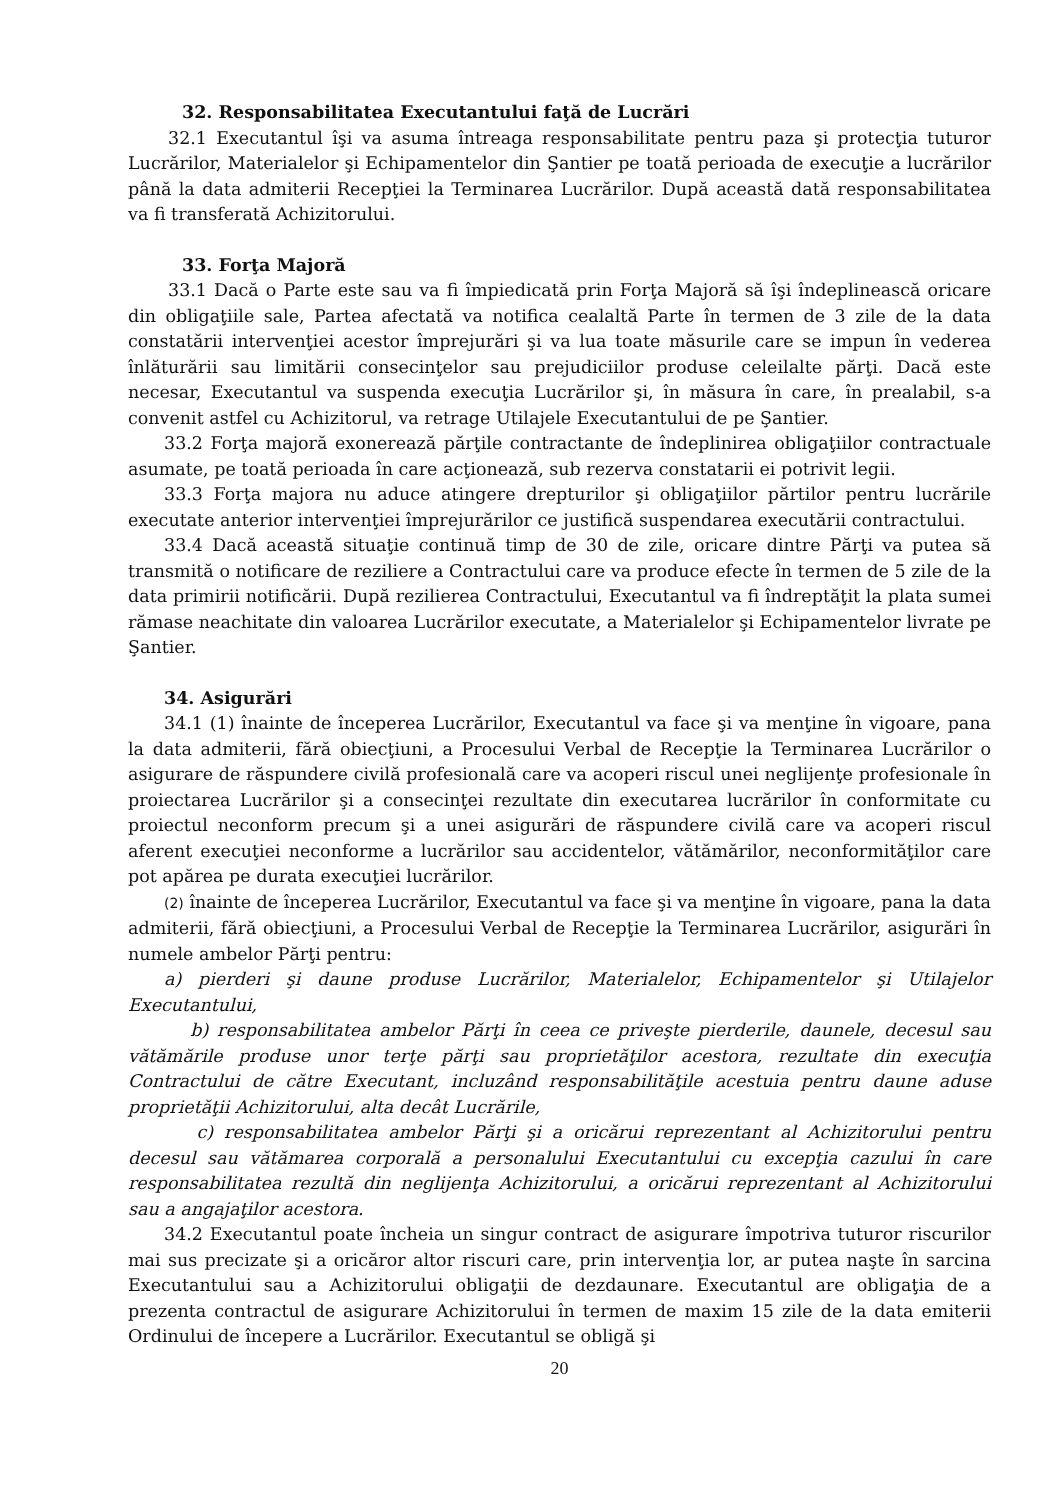32. Responsabilitatea Executantului faţă de Lucrări
32.1 Executantul îşi va asuma întreaga responsabilitate pentru paza şi protecţia tuturor Lucrărilor, Materialelor şi Echipamentelor din Şantier pe toată perioada de execuţie a lucrărilor până la data admiterii Recepţiei la Terminarea Lucrărilor. După această dată responsabilitatea va fi transferată Achizitorului.
33. Forţa Majoră
33.1 Dacă o Parte este sau va fi împiedicată prin Forţa Majoră să îşi îndeplinească oricare din obligaţiile sale, Partea afectată va notifica cealaltă Parte în termen de 3 zile de la data constatării intervenţiei acestor împrejurări şi va lua toate măsurile care se impun în vederea înlăturării sau limitării consecinţelor sau prejudiciilor produse celeilalte părţi. Dacă este necesar, Executantul va suspenda execuţia Lucrărilor şi, în măsura în care, în prealabil, s-a convenit astfel cu Achizitorul, va retrage Utilajele Executantului de pe Şantier.
33.2 Forţa majoră exonerează părţile contractante de îndeplinirea obligaţiilor contractuale asumate, pe toată perioada în care acţionează, sub rezerva constatarii ei potrivit legii.
33.3 Forţa majora nu aduce atingere drepturilor şi obligaţiilor părtilor pentru lucrările executate anterior intervenţiei împrejurărilor ce justifică suspendarea executării contractului.
33.4 Dacă această situaţie continuă timp de 30 de zile, oricare dintre Părţi va putea să transmită o notificare de reziliere a Contractului care va produce efecte în termen de 5 zile de la data primirii notificării. După rezilierea Contractului, Executantul va fi îndreptăţit la plata sumei rămase neachitate din valoarea Lucrărilor executate, a Materialelor şi Echipamentelor livrate pe Şantier.
34. Asigurări
34.1 (1) înainte de începerea Lucrărilor, Executantul va face şi va menţine în vigoare, pana la data admiterii, fără obiecţiuni, a Procesului Verbal de Recepţie la Terminarea Lucrărilor o asigurare de răspundere civilă profesională care va acoperi riscul unei neglijenţe profesionale în proiectarea Lucrărilor şi a consecinţei rezultate din executarea lucrărilor în conformitate cu proiectul neconform precum şi a unei asigurări de răspundere civilă care va acoperi riscul aferent execuţiei neconforme a lucrărilor sau accidentelor, vătămărilor, neconformităţilor care pot apărea pe durata execuţiei lucrărilor.
(2) înainte de începerea Lucrărilor, Executantul va face şi va menţine în vigoare, pana la data admiterii, fără obiecţiuni, a Procesului Verbal de Recepţie la Terminarea Lucrărilor, asigurări în numele ambelor Părţi pentru:
a) pierderi şi daune produse Lucrărilor, Materialelor, Echipamentelor şi Utilajelor Executantului,
b) responsabilitatea ambelor Părţi în ceea ce priveşte pierderile, daunele, decesul sau vătămările produse unor terţe părţi sau proprietăţilor acestora, rezultate din execuţia Contractului de către Executant, incluzând responsabilităţile acestuia pentru daune aduse proprietăţii Achizitorului, alta decât Lucrările,
c) responsabilitatea ambelor Părţi şi a oricărui reprezentant al Achizitorului pentru decesul sau vătămarea corporală a personalului Executantului cu excepţia cazului în care responsabilitatea rezultă din neglijenţa Achizitorului, a oricărui reprezentant al Achizitorului sau a angajaţilor acestora.
34.2 Executantul poate încheia un singur contract de asigurare împotriva tuturor riscurilor mai sus precizate şi a oricăror altor riscuri care, prin intervenţia lor, ar putea naşte în sarcina Executantului sau a Achizitorului obligaţii de dezdaunare. Executantul are obligaţia de a prezenta contractul de asigurare Achizitorului în termen de maxim 15 zile de la data emiterii Ordinului de începere a Lucrărilor. Executantul se obligă şi
20